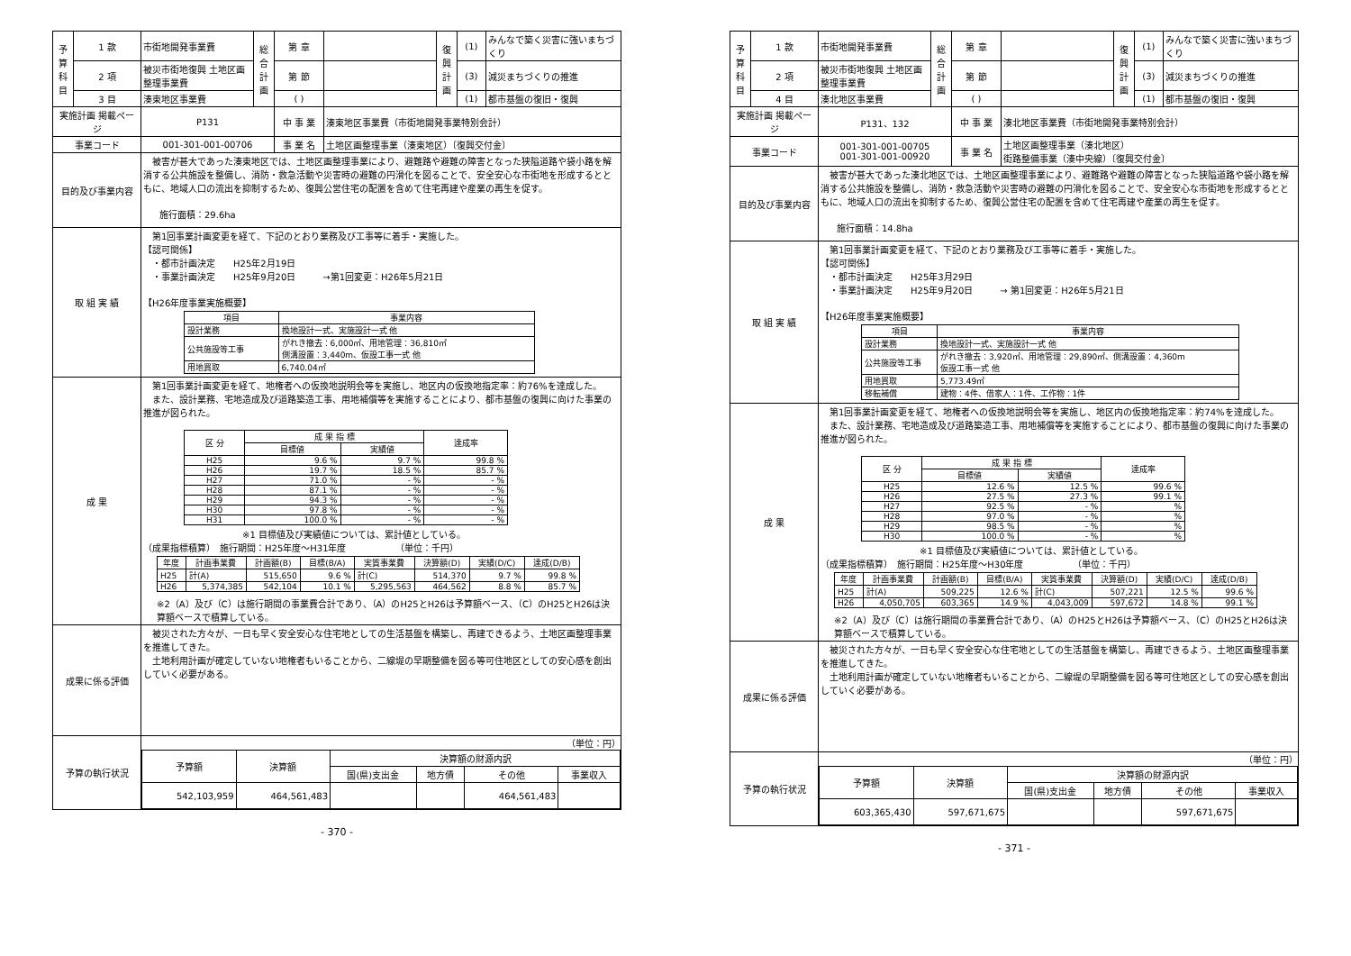| 予算科目 | 1 款 | 市街地開発事業費 | 総合計画 | 第 章 | | 復興計画 | (1) | みんなで築く災害に強いまちづくり |
| | 2 項 | 被災市街地復興 土地区画整理事業費 | | 第 節 | | | (3) | 減災まちづくりの推進 |
| | 3 目 | 湊東地区事業費 | | ( ) | | | (1) | 都市基盤の復旧・復興 |
| 実施計画 掲載ページ | | P131 | | 中 事 業 | 湊東地区事業費（市街地開発事業特別会計） | | | |
| 事業コード | | 001-301-001-00706 | | 事 業 名 | 土地区画整理事業（湊東地区）〔復興交付金〕 | | | |
| 目的及び事業内容 | | 被害が甚大であった湊東地区では、土地区画整理事業により、避難路や避難の障害となった狭隘道路や袋小路を解消する公共施設を整備し、消防・救急活動や災害時の避難の円滑化を図ることで、安全安心な市街地を形成するとともに、地域人口の流出を抑制するため、復興公営住宅の配置を含めて住宅再建や産業の再生を促す。 施行面積：29.6ha | | | | | | |
| 取 組 実 績 | | 第1回事業計画変更を経て、下記のとおり業務及び工事等に着手・実施した。 【認可関係】 ・都市計画決定 H25年2月19日 ・事業計画決定 H25年9月20日 →第1回変更：H26年5月21日 【H26年度事業実施概要】 / 項目 / 事業内容 / / --- / --- / / 設計業務 / 換地設計一式、実施設計一式 他 / / 公共施設等工事 / がれき撤去：6,000㎡、用地管理：36,810㎡ 側溝設置：3,440m、仮設工事一式 他 / / 用地買取 / 6,740.04㎡ / | | | | | | |
| 成 果 | | 第1回事業計画変更を経て、地権者への仮換地説明会等を実施し、地区内の仮換地指定率：約76%を達成した。 また、設計業務、宅地造成及び道路築造工事、用地補償等を実施することにより、都市基盤の復興に向けた事業の推進が図られた。 / 区 分 / 成 果 指 標 / / 達成率 / / --- / --- / --- / --- / / / 目標値 / 実績値 / / / H25 / 9.6 % / 9.7 % / 99.8 % / / H26 / 19.7 % / 18.5 % / 85.7 % / / H27 / 71.0 % / - % / - % / / H28 / 87.1 % / - % / - % / / H29 / 94.3 % / - % / - % / / H30 / 97.8 % / - % / - % / / H31 / 100.0 % / - % / - % / ※1 目標値及び実績値については、累計値としている。 （成果指標積算） 施行期間：H25年度～H31年度 （単位：千円） / 年度 / 計画事業費 / 計画額(B) / 目標(B/A) / 実質事業費 / 決算額(D) / 実績(D/C) / 達成(D/B) / / --- / --- / --- / --- / --- / --- / --- / --- / / H25 / 計(A) / 515,650 / 9.6 % / 計(C) / 514,370 / 9.7 % / 99.8 % / / H26 / 5,374,385 / 542,104 / 10.1 % / 5,295,563 / 464,562 / 8.8 % / 85.7 % / ※2（A）及び（C）は施行期間の事業費合計であり、（A）のH25とH26は予算額ベース、（C）のH25とH26は決算額ベースで積算している。 | | | | | | |
| 成果に係る評価 | | 被災された方々が、一日も早く安全安心な住宅地としての生活基盤を構築し、再建できるよう、土地区画整理事業を推進してきた。 土地利用計画が確定していない地権者もいることから、二線堤の早期整備を図る等可住地区としての安心感を創出していく必要がある。 | | | | | | |
| 予算の執行状況 | | （単位：円） / 予算額 / 決算額 / 決算額の財源内訳 / / / / / --- / --- / --- / --- / --- / --- / / / / 国(県)支出金 / 地方債 / その他 / 事業収入 / / 542,103,959 / 464,561,483 / / / 464,561,483 / / | | | | | | |
- 370 -
| 予算科目 | 1 款 | 市街地開発事業費 | 総合計画 | 第 章 | | 復興計画 | (1) | みんなで築く災害に強いまちづくり |
| | 2 項 | 被災市街地復興 土地区画整理事業費 | | 第 節 | | | (3) | 減災まちづくりの推進 |
| | 4 目 | 湊北地区事業費 | | ( ) | | | (1) | 都市基盤の復旧・復興 |
| 実施計画 掲載ページ | | P131、132 | | 中 事 業 | 湊北地区事業費（市街地開発事業特別会計） | | | |
| 事業コード | | 001-301-001-00705 001-301-001-00920 | | 事 業 名 | 土地区画整理事業（湊北地区） 街路整備事業（湊中央線）〔復興交付金〕 | | | |
| 目的及び事業内容 | | 被害が甚大であった湊北地区では、土地区画整理事業により、避難路や避難の障害となった狭隘道路や袋小路を解消する公共施設を整備し、消防・救急活動や災害時の避難の円滑化を図ることで、安全安心な市街地を形成するとともに、地域人口の流出を抑制するため、復興公営住宅の配置を含めて住宅再建や産業の再生を促す。 施行面積：14.8ha | | | | | | |
| 取 組 実 績 | | 第1回事業計画変更を経て、下記のとおり業務及び工事等に着手・実施した。 【認可関係】 ・都市計画決定 H25年3月29日 ・事業計画決定 H25年9月20日 → 第1回変更：H26年5月21日 【H26年度事業実施概要】 / 項目 / 事業内容 / / --- / --- / / 設計業務 / 換地設計一式、実施設計一式 他 / / 公共施設等工事 / がれき撤去：3,920㎡、用地管理：29,890㎡、側溝設置：4,360m 仮設工事一式 他 / / 用地買取 / 5,773.49㎡ / / 移転補償 / 建物：4件、借家人：1件、工作物：1件 / | | | | | | |
| 成 果 | | 第1回事業計画変更を経て、地権者への仮換地説明会等を実施し、地区内の仮換地指定率：約74%を達成した。 また、設計業務、宅地造成及び道路築造工事、用地補償等を実施することにより、都市基盤の復興に向けた事業の推進が図られた。 / 区 分 / 成 果 指 標 / / 達成率 / / --- / --- / --- / --- / / / 目標値 / 実績値 / / / H25 / 12.6 % / 12.5 % / 99.6 % / / H26 / 27.5 % / 27.3 % / 99.1 % / / H27 / 92.5 % / - % / % / / H28 / 97.0 % / - % / % / / H29 / 98.5 % / - % / % / / H30 / 100.0 % / - % / % / ※1 目標値及び実績値については、累計値としている。 （成果指標積算） 施行期間：H25年度～H30年度 （単位：千円） / 年度 / 計画事業費 / 計画額(B) / 目標(B/A) / 実質事業費 / 決算額(D) / 実績(D/C) / 達成(D/B) / / --- / --- / --- / --- / --- / --- / --- / --- / / H25 / 計(A) / 509,225 / 12.6 % / 計(C) / 507,221 / 12.5 % / 99.6 % / / H26 / 4,050,705 / 603,365 / 14.9 % / 4,043,009 / 597,672 / 14.8 % / 99.1 % / ※2（A）及び（C）は施行期間の事業費合計であり、（A）のH25とH26は予算額ベース、（C）のH25とH26は決算額ベースで積算している。 | | | | | | |
| 成果に係る評価 | | 被災された方々が、一日も早く安全安心な住宅地としての生活基盤を構築し、再建できるよう、土地区画整理事業を推進してきた。 土地利用計画が確定していない地権者もいることから、二線堤の早期整備を図る等可住地区としての安心感を創出していく必要がある。 | | | | | | |
| 予算の執行状況 | | （単位：円） / 予算額 / 決算額 / 決算額の財源内訳 / / / / / --- / --- / --- / --- / --- / --- / / / / 国(県)支出金 / 地方債 / その他 / 事業収入 / / 603,365,430 / 597,671,675 / / / 597,671,675 / / | | | | | | |
- 371 -